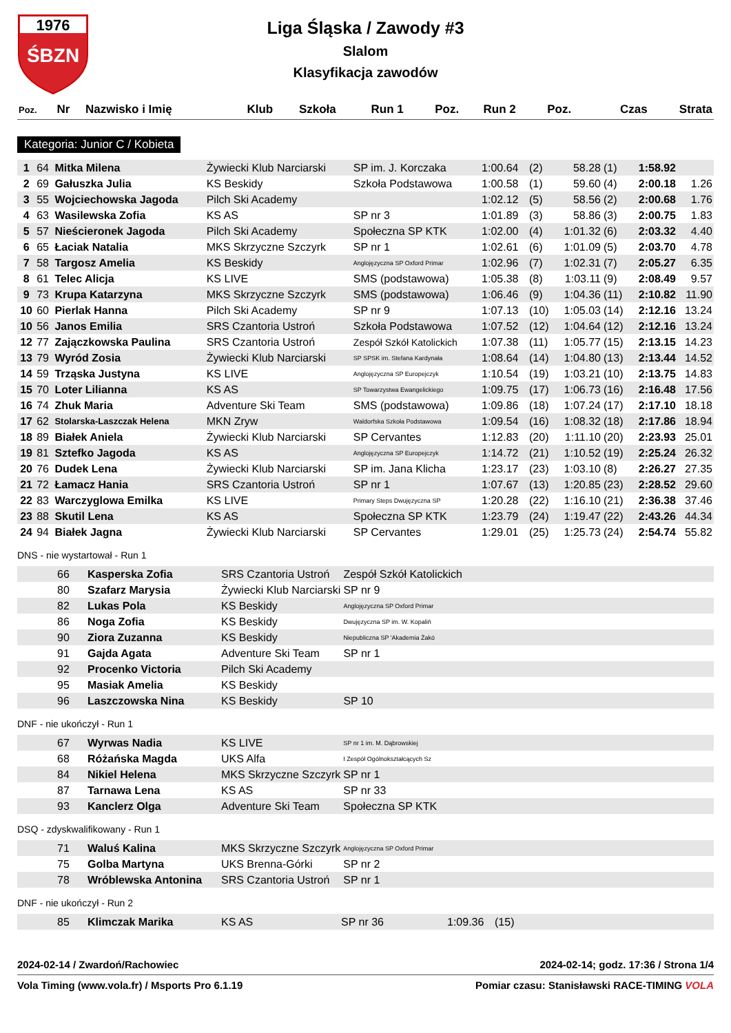1976
ŚBZN
Liga Śląska / Zawody #3
Slalom
Klasyfikacja zawodów
| Poz. | Nr | Nazwisko i Imię | Klub | Szkoła | Run 1 | Poz. | Run 2 | Poz. | Czas | Strata |
| --- | --- | --- | --- | --- | --- | --- | --- | --- | --- | --- |
Kategoria: Junior C / Kobieta
| 1 | 64 | Mitka Milena | Żywiecki Klub Narciarski | SP im. J. Korczaka | 1:00.64 | (2) | 58.28 | (1) | 1:58.92 | |
| 2 | 69 | Gałuszka Julia | KS Beskidy | Szkoła Podstawowa | 1:00.58 | (1) | 59.60 | (4) | 2:00.18 | 1.26 |
| 3 | 55 | Wojciechowska Jagoda | Pilch Ski Academy | | 1:02.12 | (5) | 58.56 | (2) | 2:00.68 | 1.76 |
| 4 | 63 | Wasilewska Zofia | KS AS | SP nr 3 | 1:01.89 | (3) | 58.86 | (3) | 2:00.75 | 1.83 |
| 5 | 57 | Nieścieronek Jagoda | Pilch Ski Academy | Społeczna SP KTK | 1:02.00 | (4) | 1:01.32 | (6) | 2:03.32 | 4.40 |
| 6 | 65 | Łaciak Natalia | MKS Skrzyczne Szczyrk | SP nr 1 | 1:02.61 | (6) | 1:01.09 | (5) | 2:03.70 | 4.78 |
| 7 | 58 | Targosz Amelia | KS Beskidy | Anglojęzyczna SP Oxford Primar | 1:02.96 | (7) | 1:02.31 | (7) | 2:05.27 | 6.35 |
| 8 | 61 | Telec Alicja | KS LIVE | SMS (podstawowa) | 1:05.38 | (8) | 1:03.11 | (9) | 2:08.49 | 9.57 |
| 9 | 73 | Krupa Katarzyna | MKS Skrzyczne Szczyrk | SMS (podstawowa) | 1:06.46 | (9) | 1:04.36 | (11) | 2:10.82 | 11.90 |
| 10 | 60 | Pierlak Hanna | Pilch Ski Academy | SP nr 9 | 1:07.13 | (10) | 1:05.03 | (14) | 2:12.16 | 13.24 |
| 10 | 56 | Janos Emilia | SRS Czantoria Ustroń | Szkoła Podstawowa | 1:07.52 | (12) | 1:04.64 | (12) | 2:12.16 | 13.24 |
| 12 | 77 | Zajączkowska Paulina | SRS Czantoria Ustroń | Zespół Szkół Katolickich | 1:07.38 | (11) | 1:05.77 | (15) | 2:13.15 | 14.23 |
| 13 | 79 | Wyród Zosia | Żywiecki Klub Narciarski | SP SPSK im. Stefana Kardynała | 1:08.64 | (14) | 1:04.80 | (13) | 2:13.44 | 14.52 |
| 14 | 59 | Trząska Justyna | KS LIVE | Anglojęzyczna SP Europejczyk | 1:10.54 | (19) | 1:03.21 | (10) | 2:13.75 | 14.83 |
| 15 | 70 | Loter Lilianna | KS AS | SP Towarzystwa Ewangelickiego | 1:09.75 | (17) | 1:06.73 | (16) | 2:16.48 | 17.56 |
| 16 | 74 | Zhuk Maria | Adventure Ski Team | SMS (podstawowa) | 1:09.86 | (18) | 1:07.24 | (17) | 2:17.10 | 18.18 |
| 17 | 62 | Stolarska-Laszczak Helena | MKN Zryw | Waldorfska Szkoła Podstawowa | 1:09.54 | (16) | 1:08.32 | (18) | 2:17.86 | 18.94 |
| 18 | 89 | Białek Aniela | Żywiecki Klub Narciarski | SP Cervantes | 1:12.83 | (20) | 1:11.10 | (20) | 2:23.93 | 25.01 |
| 19 | 81 | Sztefko Jagoda | KS AS | Anglojęzyczna SP Europejczyk | 1:14.72 | (21) | 1:10.52 | (19) | 2:25.24 | 26.32 |
| 20 | 76 | Dudek Lena | Żywiecki Klub Narciarski | SP im. Jana Klicha | 1:23.17 | (23) | 1:03.10 | (8) | 2:26.27 | 27.35 |
| 21 | 72 | Łamacz Hania | SRS Czantoria Ustroń | SP nr 1 | 1:07.67 | (13) | 1:20.85 | (23) | 2:28.52 | 29.60 |
| 22 | 83 | Warczyglowa Emilka | KS LIVE | Primary Steps Dwujęzyczna SP | 1:20.28 | (22) | 1:16.10 | (21) | 2:36.38 | 37.46 |
| 23 | 88 | Skutil Lena | KS AS | Społeczna SP KTK | 1:23.79 | (24) | 1:19.47 | (22) | 2:43.26 | 44.34 |
| 24 | 94 | Białek Jagna | Żywiecki Klub Narciarski | SP Cervantes | 1:29.01 | (25) | 1:25.73 | (24) | 2:54.74 | 55.82 |
DNS - nie wystartował - Run 1
| | 66 | Kasperska Zofia | SRS Czantoria Ustroń | Zespół Szkół Katolickich |
| | 80 | Szafarz Marysia | Żywiecki Klub Narciarski | SP nr 9 |
| | 82 | Lukas Pola | KS Beskidy | Anglojęzyczna SP Oxford Primar |
| | 86 | Noga Zofia | KS Beskidy | Dwujęzyczna SP im. W. Kopaliń |
| | 90 | Ziora Zuzanna | KS Beskidy | Niepubliczna SP 'Akademia Żakó |
| | 91 | Gajda Agata | Adventure Ski Team | SP nr 1 |
| | 92 | Procenko Victoria | Pilch Ski Academy | |
| | 95 | Masiak Amelia | KS Beskidy | |
| | 96 | Laszczowska Nina | KS Beskidy | SP 10 |
DNF - nie ukończył - Run 1
| | 67 | Wyrwas Nadia | KS LIVE | SP nr 1 im. M. Dąbrowskiej |
| | 68 | Różańska Magda | UKS Alfa | I Zespół Ogólnokształcących Sz |
| | 84 | Nikiel Helena | MKS Skrzyczne Szczyrk | SP nr 1 |
| | 87 | Tarnawa Lena | KS AS | SP nr 33 |
| | 93 | Kanclerz Olga | Adventure Ski Team | Społeczna SP KTK |
DSQ - zdyskwalifikowany - Run 1
| | 71 | Waluś Kalina | MKS Skrzyczne Szczyrk | Anglojęzyczna SP Oxford Primar |
| | 75 | Golba Martyna | UKS Brenna-Górki | SP nr 2 |
| | 78 | Wróblewska Antonina | SRS Czantoria Ustroń | SP nr 1 |
DNF - nie ukończył - Run 2
| | 85 | Klimczak Marika | KS AS | SP nr 36 | 1:09.36 | (15) |
2024-02-14 / Zwardoń/Rachowiec 2024-02-14; godz. 17:36 / Strona 1/4
Vola Timing (www.vola.fr) / Msports Pro 6.1.19 Pomiar czasu: Stanisławski RACE-TIMING VOLA